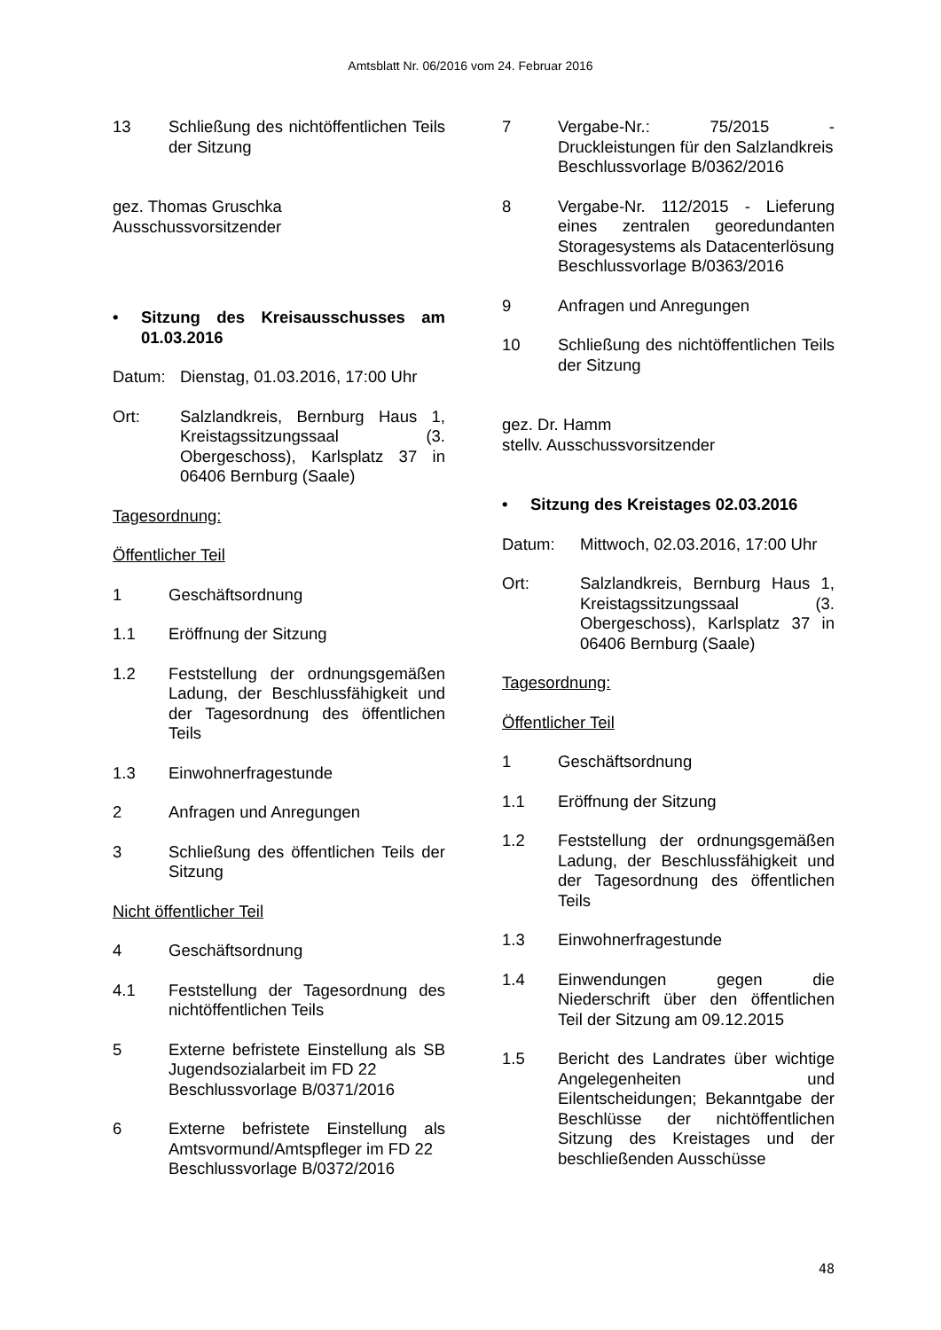Amtsblatt Nr. 06/2016 vom 24. Februar 2016
13 Schließung des nichtöffentlichen Teils der Sitzung
gez. Thomas Gruschka
Ausschussvorsitzender
• Sitzung des Kreisausschusses am 01.03.2016
Datum: Dienstag, 01.03.2016, 17:00 Uhr
Ort: Salzlandkreis, Bernburg Haus 1, Kreistagssitzungssaal (3. Obergeschoss), Karlsplatz 37 in 06406 Bernburg (Saale)
Tagesordnung:
Öffentlicher Teil
1 Geschäftsordnung
1.1 Eröffnung der Sitzung
1.2 Feststellung der ordnungsgemäßen Ladung, der Beschlussfähigkeit und der Tagesordnung des öffentlichen Teils
1.3 Einwohnerfragestunde
2 Anfragen und Anregungen
3 Schließung des öffentlichen Teils der Sitzung
Nicht öffentlicher Teil
4 Geschäftsordnung
4.1 Feststellung der Tagesordnung des nichtöffentlichen Teils
5 Externe befristete Einstellung als SB Jugendsozialarbeit im FD 22
Beschlussvorlage B/0371/2016
6 Externe befristete Einstellung als Amtsvormund/Amtspfleger im FD 22
Beschlussvorlage B/0372/2016
7 Vergabe-Nr.: 75/2015 - Druckleistungen für den Salzlandkreis
Beschlussvorlage B/0362/2016
8 Vergabe-Nr. 112/2015 - Lieferung eines zentralen georedundanten Storagesystems als Datacenterlösung
Beschlussvorlage B/0363/2016
9 Anfragen und Anregungen
10 Schließung des nichtöffentlichen Teils der Sitzung
gez. Dr. Hamm
stellv. Ausschussvorsitzender
• Sitzung des Kreistages 02.03.2016
Datum: Mittwoch, 02.03.2016, 17:00 Uhr
Ort: Salzlandkreis, Bernburg Haus 1, Kreistagssitzungssaal (3. Obergeschoss), Karlsplatz 37 in 06406 Bernburg (Saale)
Tagesordnung:
Öffentlicher Teil
1 Geschäftsordnung
1.1 Eröffnung der Sitzung
1.2 Feststellung der ordnungsgemäßen Ladung, der Beschlussfähigkeit und der Tagesordnung des öffentlichen Teils
1.3 Einwohnerfragestunde
1.4 Einwendungen gegen die Niederschrift über den öffentlichen Teil der Sitzung am 09.12.2015
1.5 Bericht des Landrates über wichtige Angelegenheiten und Eilentscheidungen; Bekanntgabe der Beschlüsse der nichtöffentlichen Sitzung des Kreistages und der beschließenden Ausschüsse
48